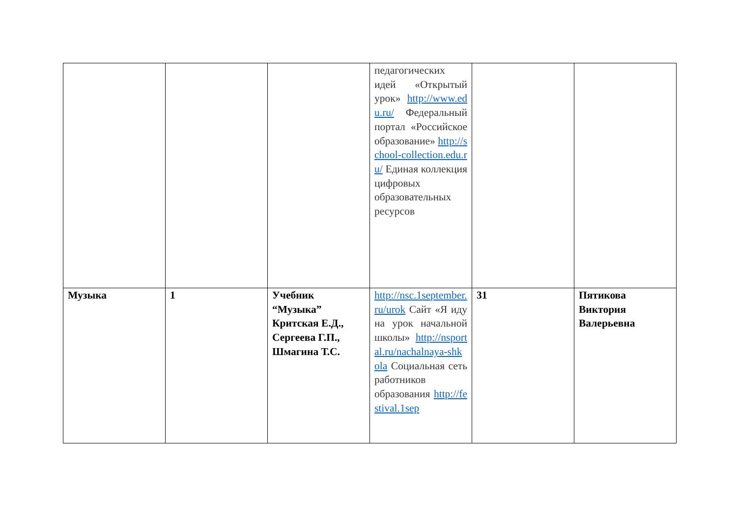| | | | педагогических идей «Открытый урок» http://www.edu.ru/ Федеральный портал «Российское образование» http://school-collection.edu.ru/ Единая коллекция цифровых образовательных ресурсов | | |
| Музыка | 1 | Учебник “Музыка” Критская Е.Д., Сергеева Г.П., Шмагина Т.С. | http://nsc.1september.ru/urok Сайт «Я иду на урок начальной школы» http://nsportal.ru/nachalnaya-shkola Социальная сеть работников образования http://festival.1sep | 31 | Пятикова Виктория Валерьевна |